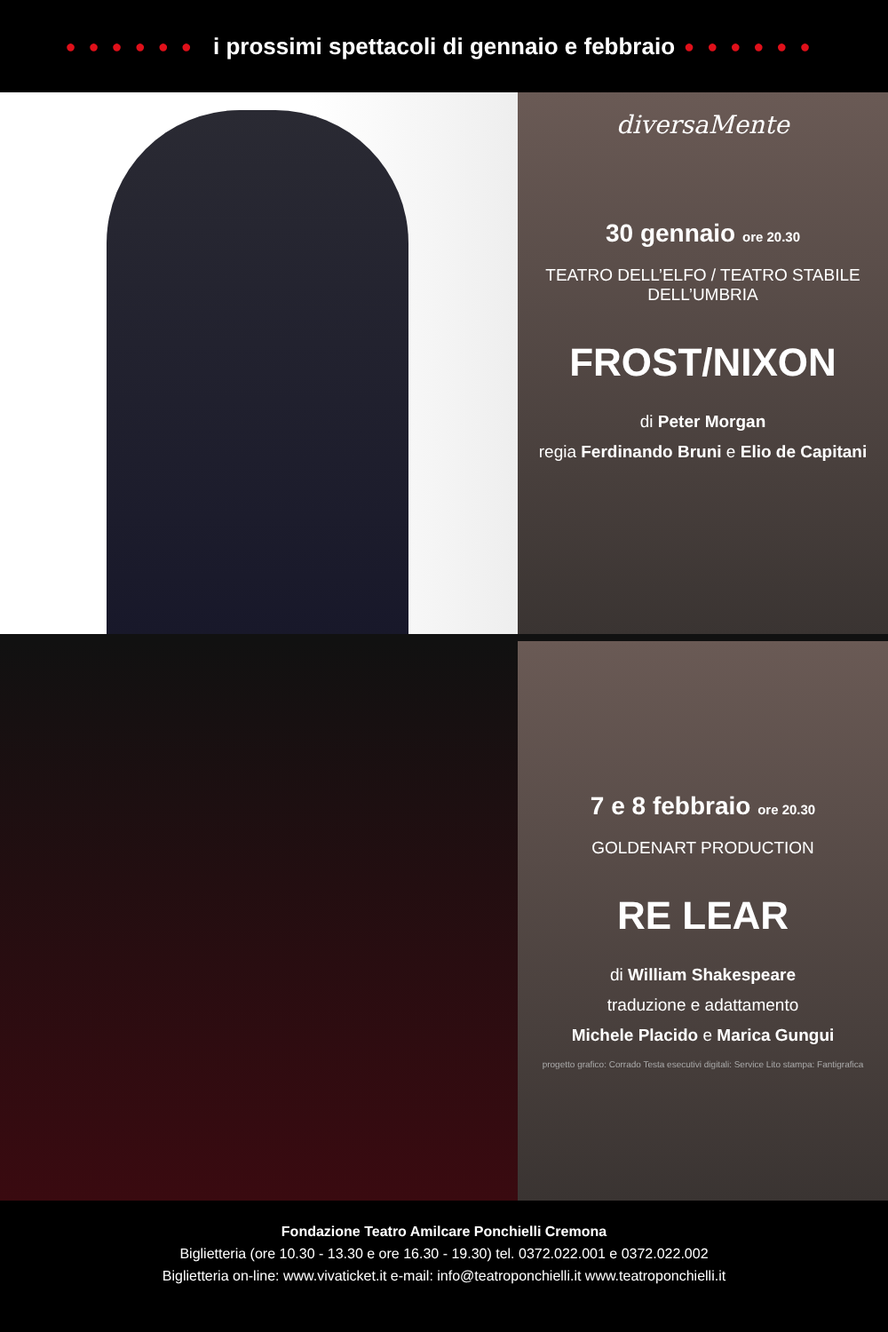●●●●●● i prossimi spettacoli di gennaio e febbraio ●●●●●●
diversaMente
30 gennaio ore 20.30
TEATRO DELL’ELFO / TEATRO STABILE DELL’UMBRIA
FROST/NIXON
di Peter Morgan
regia Ferdinando Bruni e Elio de Capitani
7 e 8 febbraio ore 20.30
GOLDENART PRODUCTION
RE LEAR
di William Shakespeare
traduzione e adattamento
Michele Placido e Marica Gungui
progetto grafico: Corrado Testa esecutivi digitali: Service Lito stampa: Fantigrafica
Fondazione Teatro Amilcare Ponchielli Cremona
Biglietteria (ore 10.30 - 13.30 e ore 16.30 - 19.30) tel. 0372.022.001 e 0372.022.002
Biglietteria on-line: www.vivaticket.it e-mail: info@teatroponchielli.it www.teatroponchielli.it